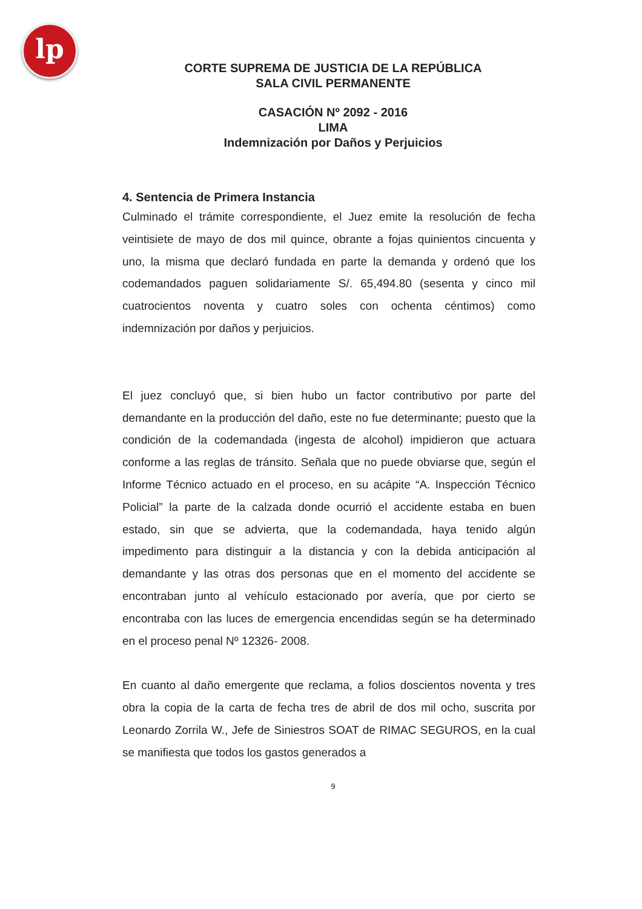lp
CORTE SUPREMA DE JUSTICIA DE LA REPÚBLICA
SALA CIVIL PERMANENTE
CASACIÓN Nº 2092 - 2016
LIMA
Indemnización por Daños y Perjuicios
4. Sentencia de Primera Instancia
Culminado el trámite correspondiente, el Juez emite la resolución de fecha veintisiete de mayo de dos mil quince, obrante a fojas quinientos cincuenta y uno, la misma que declaró fundada en parte la demanda y ordenó que los codemandados paguen solidariamente S/. 65,494.80 (sesenta y cinco mil cuatrocientos noventa y cuatro soles con ochenta céntimos) como indemnización por daños y perjuicios.
El juez concluyó que, si bien hubo un factor contributivo por parte del demandante en la producción del daño, este no fue determinante; puesto que la condición de la codemandada (ingesta de alcohol) impidieron que actuara conforme a las reglas de tránsito. Señala que no puede obviarse que, según el Informe Técnico actuado en el proceso, en su acápite “A. Inspección Técnico Policial” la parte de la calzada donde ocurrió el accidente estaba en buen estado, sin que se advierta, que la codemandada, haya tenido algún impedimento para distinguir a la distancia y con la debida anticipación al demandante y las otras dos personas que en el momento del accidente se encontraban junto al vehículo estacionado por avería, que por cierto se encontraba con las luces de emergencia encendidas según se ha determinado en el proceso penal Nº 12326- 2008.
En cuanto al daño emergente que reclama, a folios doscientos noventa y tres obra la copia de la carta de fecha tres de abril de dos mil ocho, suscrita por Leonardo Zorrila W., Jefe de Siniestros SOAT de RIMAC SEGUROS, en la cual se manifiesta que todos los gastos generados a
9